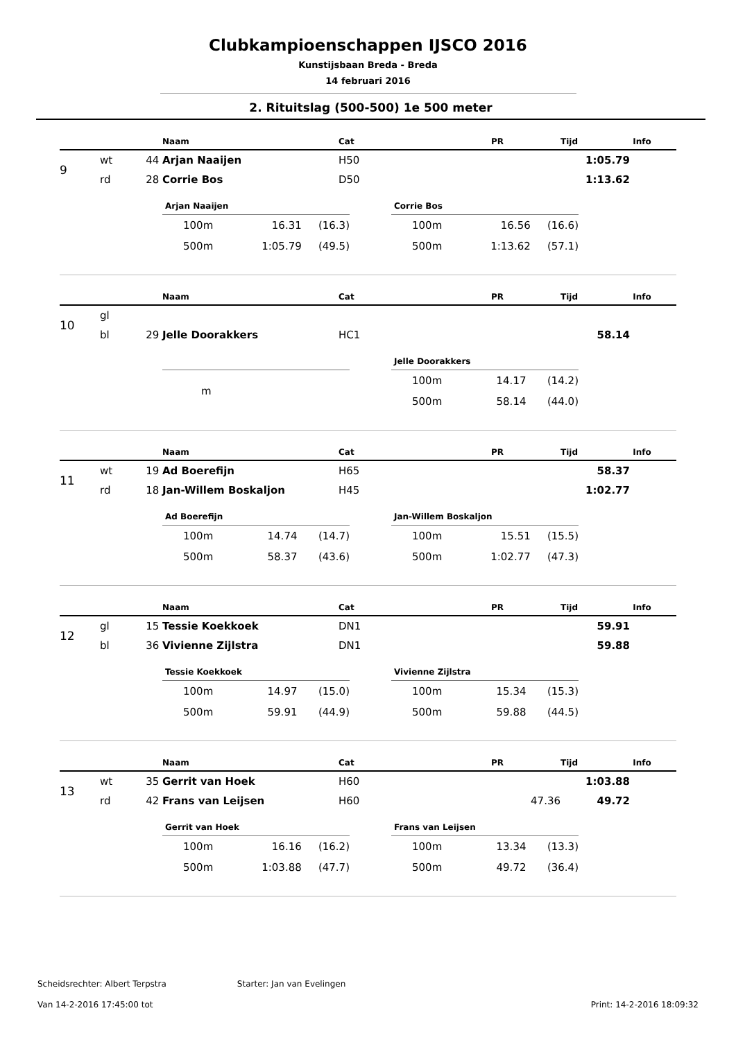Clubkampioenschappen IJSCO 2016
Kunstijsbaan Breda - Breda
14 februari 2016
2. Rituitslag (500-500) 1e 500 meter
| | | | Naam | Cat | PR | Tijd | Info |
| --- | --- | --- | --- | --- | --- | --- | --- |
| 9 | wt | 44 | Arjan Naaijen | H50 | | 1:05.79 | |
| | rd | 28 | Corrie Bos | D50 | | 1:13.62 | |
| Arjan Naaijen | | |
| --- | --- | --- |
| 100m | 16.31 | (16.3) |
| 500m | 1:05.79 | (49.5) |
| Corrie Bos | | |
| --- | --- | --- |
| 100m | 16.56 | (16.6) |
| 500m | 1:13.62 | (57.1) |
| | | | Naam | Cat | PR | Tijd | Info |
| --- | --- | --- | --- | --- | --- | --- | --- |
| 10 | gl | | | | | | |
| | bl | 29 | Jelle Doorakkers | HC1 | | 58.14 | |
| m | | |
| Jelle Doorakkers | | |
| --- | --- | --- |
| 100m | 14.17 | (14.2) |
| 500m | 58.14 | (44.0) |
| | | | Naam | Cat | PR | Tijd | Info |
| --- | --- | --- | --- | --- | --- | --- | --- |
| 11 | wt | 19 | Ad Boerefijn | H65 | | 58.37 | |
| | rd | 18 | Jan-Willem Boskaljon | H45 | | 1:02.77 | |
| Ad Boerefijn | | |
| --- | --- | --- |
| 100m | 14.74 | (14.7) |
| 500m | 58.37 | (43.6) |
| Jan-Willem Boskaljon | | |
| --- | --- | --- |
| 100m | 15.51 | (15.5) |
| 500m | 1:02.77 | (47.3) |
| | | | Naam | Cat | PR | Tijd | Info |
| --- | --- | --- | --- | --- | --- | --- | --- |
| 12 | gl | 15 | Tessie Koekkoek | DN1 | | 59.91 | |
| | bl | 36 | Vivienne Zijlstra | DN1 | | 59.88 | |
| Tessie Koekkoek | | |
| --- | --- | --- |
| 100m | 14.97 | (15.0) |
| 500m | 59.91 | (44.9) |
| Vivienne Zijlstra | | |
| --- | --- | --- |
| 100m | 15.34 | (15.3) |
| 500m | 59.88 | (44.5) |
| | | | Naam | Cat | PR | Tijd | Info |
| --- | --- | --- | --- | --- | --- | --- | --- |
| 13 | wt | 35 | Gerrit van Hoek | H60 | | 1:03.88 | |
| | rd | 42 | Frans van Leijsen | H60 | 47.36 | 49.72 | |
| Gerrit van Hoek | | |
| --- | --- | --- |
| 100m | 16.16 | (16.2) |
| 500m | 1:03.88 | (47.7) |
| Frans van Leijsen | | |
| --- | --- | --- |
| 100m | 13.34 | (13.3) |
| 500m | 49.72 | (36.4) |
Scheidsrechter: Albert Terpstra Starter: Jan van Evelingen
Van 14-2-2016 17:45:00 tot Print: 14-2-2016 18:09:32